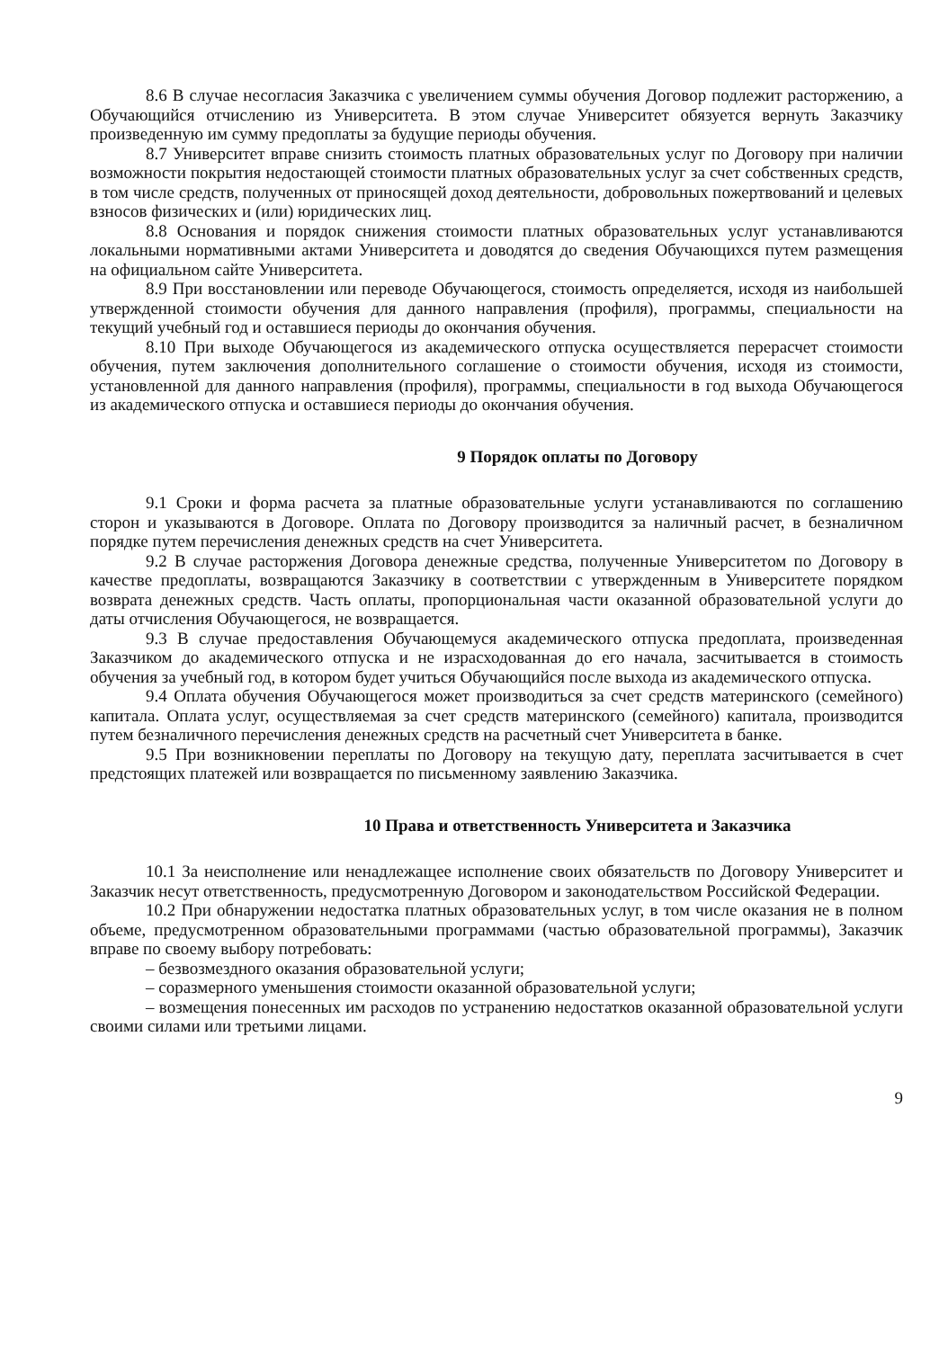8.6 В случае несогласия Заказчика с увеличением суммы обучения Договор подлежит расторжению, а Обучающийся отчислению из Университета. В этом случае Университет обязуется вернуть Заказчику произведенную им сумму предоплаты за будущие периоды обучения.
8.7 Университет вправе снизить стоимость платных образовательных услуг по Договору при наличии возможности покрытия недостающей стоимости платных образовательных услуг за счет собственных средств, в том числе средств, полученных от приносящей доход деятельности, добровольных пожертвований и целевых взносов физических и (или) юридических лиц.
8.8 Основания и порядок снижения стоимости платных образовательных услуг устанавливаются локальными нормативными актами Университета и доводятся до сведения Обучающихся путем размещения на официальном сайте Университета.
8.9 При восстановлении или переводе Обучающегося, стоимость определяется, исходя из наибольшей утвержденной стоимости обучения для данного направления (профиля), программы, специальности на текущий учебный год и оставшиеся периоды до окончания обучения.
8.10 При выходе Обучающегося из академического отпуска осуществляется перерасчет стоимости обучения, путем заключения дополнительного соглашение о стоимости обучения, исходя из стоимости, установленной для данного направления (профиля), программы, специальности в год выхода Обучающегося из академического отпуска и оставшиеся периоды до окончания обучения.
9 Порядок оплаты по Договору
9.1 Сроки и форма расчета за платные образовательные услуги устанавливаются по соглашению сторон и указываются в Договоре. Оплата по Договору производится за наличный расчет, в безналичном порядке путем перечисления денежных средств на счет Университета.
9.2 В случае расторжения Договора денежные средства, полученные Университетом по Договору в качестве предоплаты, возвращаются Заказчику в соответствии с утвержденным в Университете порядком возврата денежных средств. Часть оплаты, пропорциональная части оказанной образовательной услуги до даты отчисления Обучающегося, не возвращается.
9.3 В случае предоставления Обучающемуся академического отпуска предоплата, произведенная Заказчиком до академического отпуска и не израсходованная до его начала, засчитывается в стоимость обучения за учебный год, в котором будет учиться Обучающийся после выхода из академического отпуска.
9.4 Оплата обучения Обучающегося может производиться за счет средств материнского (семейного) капитала. Оплата услуг, осуществляемая за счет средств материнского (семейного) капитала, производится путем безналичного перечисления денежных средств на расчетный счет Университета в банке.
9.5 При возникновении переплаты по Договору на текущую дату, переплата засчитывается в счет предстоящих платежей или возвращается по письменному заявлению Заказчика.
10 Права и ответственность Университета и Заказчика
10.1 За неисполнение или ненадлежащее исполнение своих обязательств по Договору Университет и Заказчик несут ответственность, предусмотренную Договором и законодательством Российской Федерации.
10.2 При обнаружении недостатка платных образовательных услуг, в том числе оказания не в полном объеме, предусмотренном образовательными программами (частью образовательной программы), Заказчик вправе по своему выбору потребовать:
– безвозмездного оказания образовательной услуги;
– соразмерного уменьшения стоимости оказанной образовательной услуги;
– возмещения понесенных им расходов по устранению недостатков оказанной образовательной услуги своими силами или третьими лицами.
9